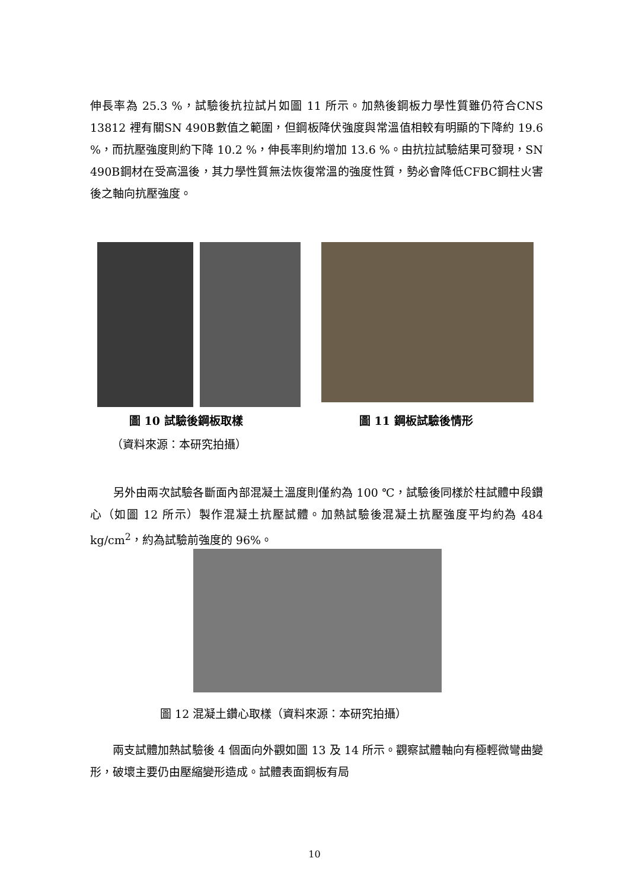伸長率為 25.3 %，試驗後抗拉試片如圖 11 所示。加熱後鋼板力學性質雖仍符合CNS 13812 裡有關SN 490B數值之範圍，但鋼板降伏強度與常溫值相較有明顯的下降約 19.6 %，而抗壓強度則約下降 10.2 %，伸長率則約增加 13.6 %。由抗拉試驗結果可發現，SN 490B鋼材在受高溫後，其力學性質無法恢復常溫的強度性質，勢必會降低CFBC鋼柱火害後之軸向抗壓強度。
圖 10 試驗後鋼板取樣
（資料來源：本研究拍攝）
圖 11 鋼板試驗後情形
　　另外由兩次試驗各斷面內部混凝土溫度則僅約為 100 ℃，試驗後同樣於柱試體中段鑽心（如圖 12 所示）製作混凝土抗壓試體。加熱試驗後混凝土抗壓強度平均約為 484 kg/cm<sup>2</sup>，約為試驗前強度的 96%。
圖 12 混凝土鑽心取樣（資料來源：本研究拍攝）
　　兩支試體加熱試驗後 4 個面向外觀如圖 13 及 14 所示。觀察試體軸向有極輕微彎曲變形，破壞主要仍由壓縮變形造成。試體表面鋼板有局
10